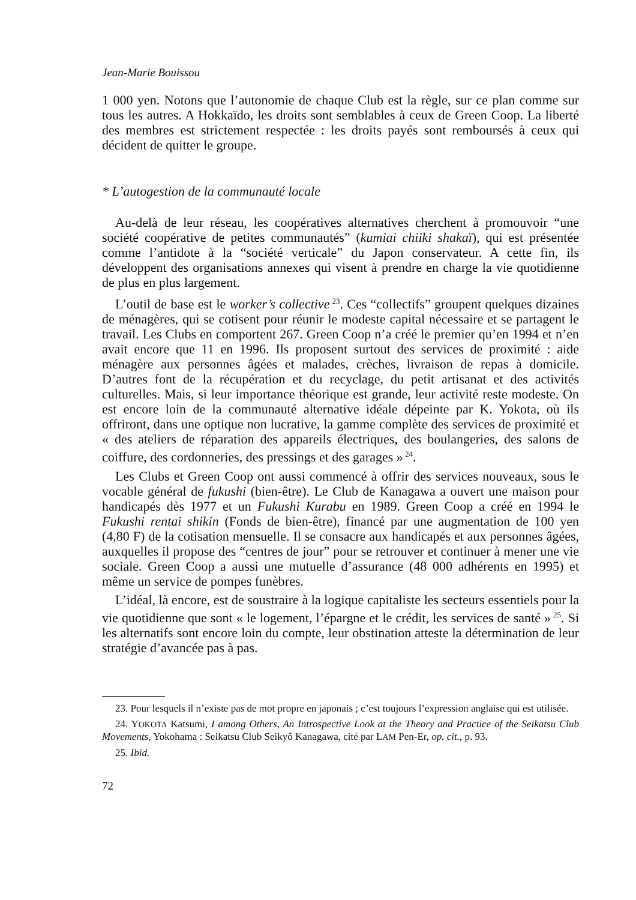Jean-Marie Bouissou
1 000 yen. Notons que l’autonomie de chaque Club est la règle, sur ce plan comme sur tous les autres. A Hokkaïdo, les droits sont semblables à ceux de Green Coop. La liberté des membres est strictement respectée : les droits payés sont remboursés à ceux qui décident de quitter le groupe.
* L’autogestion de la communauté locale
Au-delà de leur réseau, les coopératives alternatives cherchent à promouvoir “une société coopérative de petites communautés” (kumiai chiiki shakaï), qui est présentée comme l’antidote à la “société verticale” du Japon conservateur. A cette fin, ils développent des organisations annexes qui visent à prendre en charge la vie quotidienne de plus en plus largement.
L’outil de base est le worker’s collective<sup>23</sup>. Ces “collectifs” groupent quelques dizaines de ménagères, qui se cotisent pour réunir le modeste capital nécessaire et se partagent le travail. Les Clubs en comportent 267. Green Coop n’a créé le premier qu’en 1994 et n’en avait encore que 11 en 1996. Ils proposent surtout des services de proximité : aide ménagère aux personnes âgées et malades, crèches, livraison de repas à domicile. D’autres font de la récupération et du recyclage, du petit artisanat et des activités culturelles. Mais, si leur importance théorique est grande, leur activité reste modeste. On est encore loin de la communauté alternative idéale dépeinte par K. Yokota, où ils offriront, dans une optique non lucrative, la gamme complète des services de proximité et « des ateliers de réparation des appareils électriques, des boulangeries, des salons de coiffure, des cordonneries, des pressings et des garages »<sup>24</sup>.
Les Clubs et Green Coop ont aussi commencé à offrir des services nouveaux, sous le vocable général de fukushi (bien-être). Le Club de Kanagawa a ouvert une maison pour handicapés dès 1977 et un Fukushi Kurabu en 1989. Green Coop a créé en 1994 le Fukushi rentai shikin (Fonds de bien-être), financé par une augmentation de 100 yen (4,80 F) de la cotisation mensuelle. Il se consacre aux handicapés et aux personnes âgées, auxquelles il propose des “centres de jour” pour se retrouver et continuer à mener une vie sociale. Green Coop a aussi une mutuelle d’assurance (48 000 adhérents en 1995) et même un service de pompes funèbres.
L’idéal, là encore, est de soustraire à la logique capitaliste les secteurs essentiels pour la vie quotidienne que sont « le logement, l’épargne et le crédit, les services de santé »<sup>25</sup>. Si les alternatifs sont encore loin du compte, leur obstination atteste la détermination de leur stratégie d’avancée pas à pas.
23. Pour lesquels il n’existe pas de mot propre en japonais ; c’est toujours l’expression anglaise qui est utilisée.
24. YOKOTA Katsumi, I among Others, An Introspective Look at the Theory and Practice of the Seikatsu Club Movements, Yokohama : Seikatsu Club Seikyô Kanagawa, cité par LAM Pen-Er, op. cit., p. 93.
25. Ibid.
72